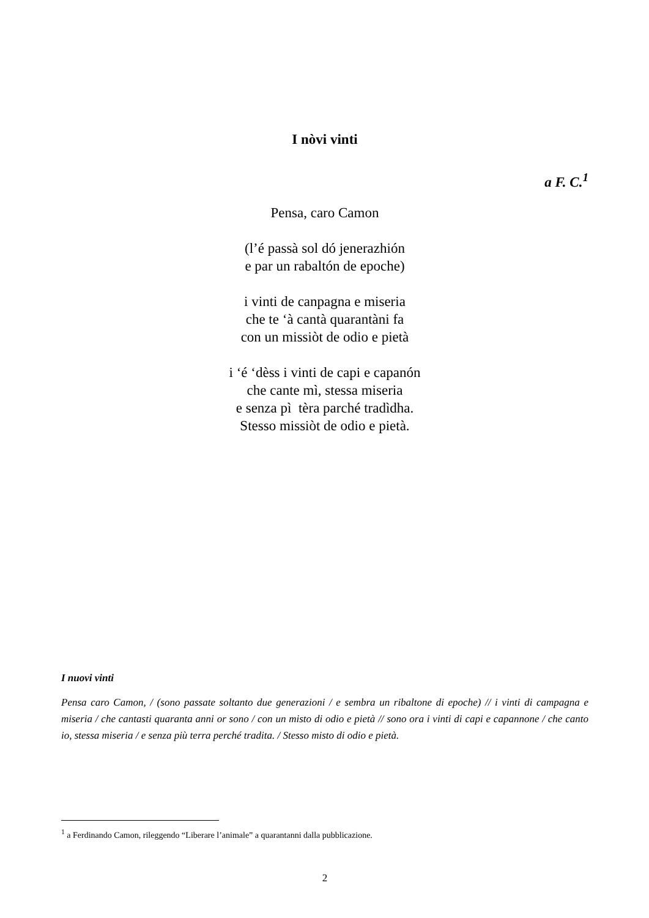I nòvi vinti
a F. C.<sup>1</sup>
Pensa, caro Camon
(l’é passà sol dó jenerazhión
e par un rabaltón de epoche)
i vinti de canpagna e miseria
che te ‘à cantà quarantàni fa
con un missiòt de odio e pietà
i ‘é ‘dèss i vinti de capi e capanón
che cante mì, stessa miseria
e senza pì tèra parché tradìdha.
Stesso missiòt de odio e pietà.
I nuovi vinti
Pensa caro Camon, / (sono passate soltanto due generazioni / e sembra un ribaltone di epoche) // i vinti di campagna e miseria / che cantasti quaranta anni or sono / con un misto di odio e pietà // sono ora i vinti di capi e capannone / che canto io, stessa miseria / e senza più terra perché tradita. / Stesso misto di odio e pietà.
<sup>1</sup> a Ferdinando Camon, rileggendo “Liberare l’animale” a quarantanni dalla pubblicazione.
2